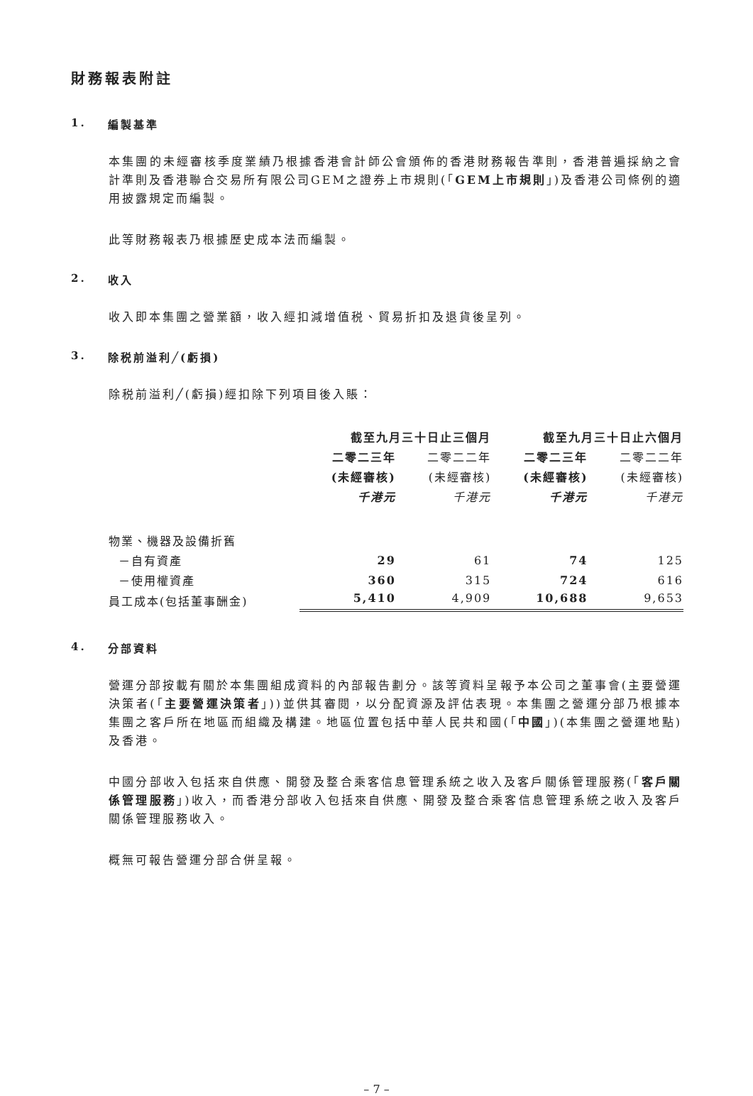財務報表附註
1. 編製基準
本集團的未經審核季度業績乃根據香港會計師公會頒佈的香港財務報告準則，香港普遍採納之會計準則及香港聯合交易所有限公司GEM之證券上市規則(「GEM上市規則」)及香港公司條例的適用披露規定而編製。
此等財務報表乃根據歷史成本法而編製。
2. 收入
收入即本集團之營業額，收入經扣減增值税、貿易折扣及退貨後呈列。
3. 除税前溢利╱(虧損)
除税前溢利╱(虧損)經扣除下列項目後入賬：
| | 截至九月三十日止三個月 | | 截至九月三十日止六個月 | |
| --- | --- | --- | --- | --- |
| | 二零二三年 | 二零二二年 | 二零二三年 | 二零二二年 |
| | (未經審核) | (未經審核) | (未經審核) | (未經審核) |
| | 千港元 | 千港元 | 千港元 | 千港元 |
| 物業、機器及設備折舊 | | | | |
| －自有資產 | 29 | 61 | 74 | 125 |
| －使用權資產 | 360 | 315 | 724 | 616 |
| 員工成本(包括董事酬金) | 5,410 | 4,909 | 10,688 | 9,653 |
4. 分部資料
營運分部按載有關於本集團組成資料的內部報告劃分。該等資料呈報予本公司之董事會(主要營運決策者(「主要營運決策者」))並供其審閱，以分配資源及評估表現。本集團之營運分部乃根據本集團之客戶所在地區而組織及構建。地區位置包括中華人民共和國(「中國」)(本集團之營運地點)及香港。
中國分部收入包括來自供應、開發及整合乘客信息管理系統之收入及客戶關係管理服務(「客戶關係管理服務」)收入，而香港分部收入包括來自供應、開發及整合乘客信息管理系統之收入及客戶關係管理服務收入。
概無可報告營運分部合併呈報。
– 7 –